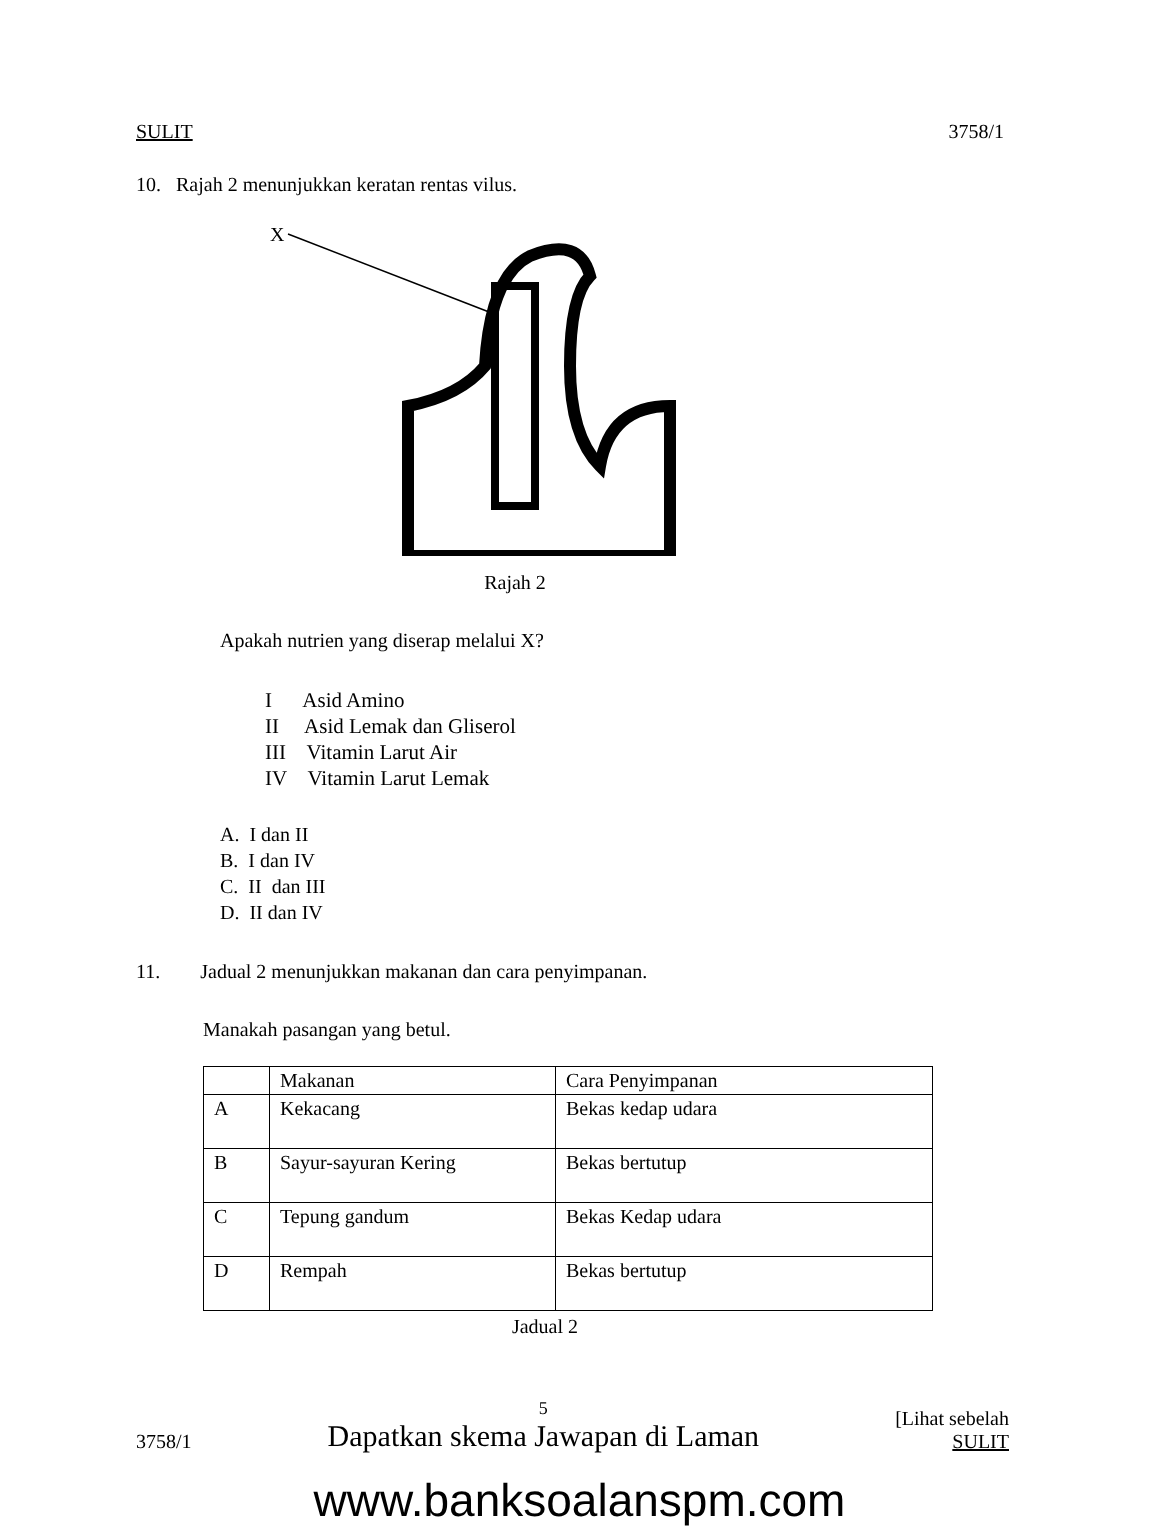SULIT 3758/1
10. Rajah 2 menunjukkan keratan rentas vilus.
X
Rajah 2
Apakah nutrien yang diserap melalui X?
I Asid Amino
II Asid Lemak dan Gliserol
III Vitamin Larut Air
IV Vitamin Larut Lemak
A. I dan II
B. I dan IV
C. II dan III
D. II dan IV
11. Jadual 2 menunjukkan makanan dan cara penyimpanan.
Manakah pasangan yang betul.
| | Makanan | Cara Penyimpanan |
| A | Kekacang | Bekas kedap udara |
| B | Sayur-sayuran Kering | Bekas bertutup |
| C | Tepung gandum | Bekas Kedap udara |
| D | Rempah | Bekas bertutup |
Jadual 2
3758/1 5
Dapatkan skema Jawapan di Laman [Lihat sebelah
SULIT
www.banksoalanspm.com